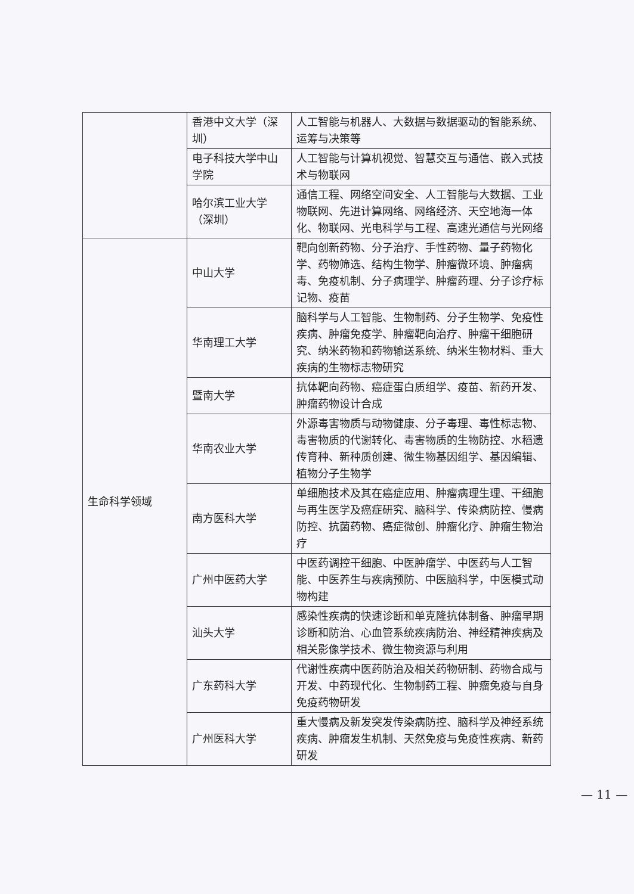| | 香港中文大学（深圳） | 人工智能与机器人、大数据与数据驱动的智能系统、运筹与决策等 |
| | 电子科技大学中山学院 | 人工智能与计算机视觉、智慧交互与通信、嵌入式技术与物联网 |
| | 哈尔滨工业大学（深圳） | 通信工程、网络空间安全、人工智能与大数据、工业物联网、先进计算网络、网络经济、天空地海一体化、物联网、光电科学与工程、高速光通信与光网络 |
| 生命科学领域 | 中山大学 | 靶向创新药物、分子治疗、手性药物、量子药物化学、药物筛选、结构生物学、肿瘤微环境、肿瘤病毒、免疫机制、分子病理学、肿瘤药理、分子诊疗标记物、疫苗 |
| | 华南理工大学 | 脑科学与人工智能、生物制药、分子生物学、免疫性疾病、肿瘤免疫学、肿瘤靶向治疗、肿瘤干细胞研究、纳米药物和药物输送系统、纳米生物材料、重大疾病的生物标志物研究 |
| | 暨南大学 | 抗体靶向药物、癌症蛋白质组学、疫苗、新药开发、肿瘤药物设计合成 |
| | 华南农业大学 | 外源毒害物质与动物健康、分子毒理、毒性标志物、毒害物质的代谢转化、毒害物质的生物防控、水稻遗传育种、新种质创建、微生物基因组学、基因编辑、植物分子生物学 |
| | 南方医科大学 | 单细胞技术及其在癌症应用、肿瘤病理生理、干细胞与再生医学及癌症研究、脑科学、传染病防控、慢病防控、抗菌药物、癌症微创、肿瘤化疗、肿瘤生物治疗 |
| | 广州中医药大学 | 中医药调控干细胞、中医肿瘤学、中医药与人工智能、中医养生与疾病预防、中医脑科学，中医模式动物构建 |
| | 汕头大学 | 感染性疾病的快速诊断和单克隆抗体制备、肿瘤早期诊断和防治、心血管系统疾病防治、神经精神疾病及相关影像学技术、微生物资源与利用 |
| | 广东药科大学 | 代谢性疾病中医药防治及相关药物研制、药物合成与开发、中药现代化、生物制药工程、肿瘤免疫与自身免疫药物研发 |
| | 广州医科大学 | 重大慢病及新发突发传染病防控、脑科学及神经系统疾病、肿瘤发生机制、天然免疫与免疫性疾病、新药研发 |
— 11 —